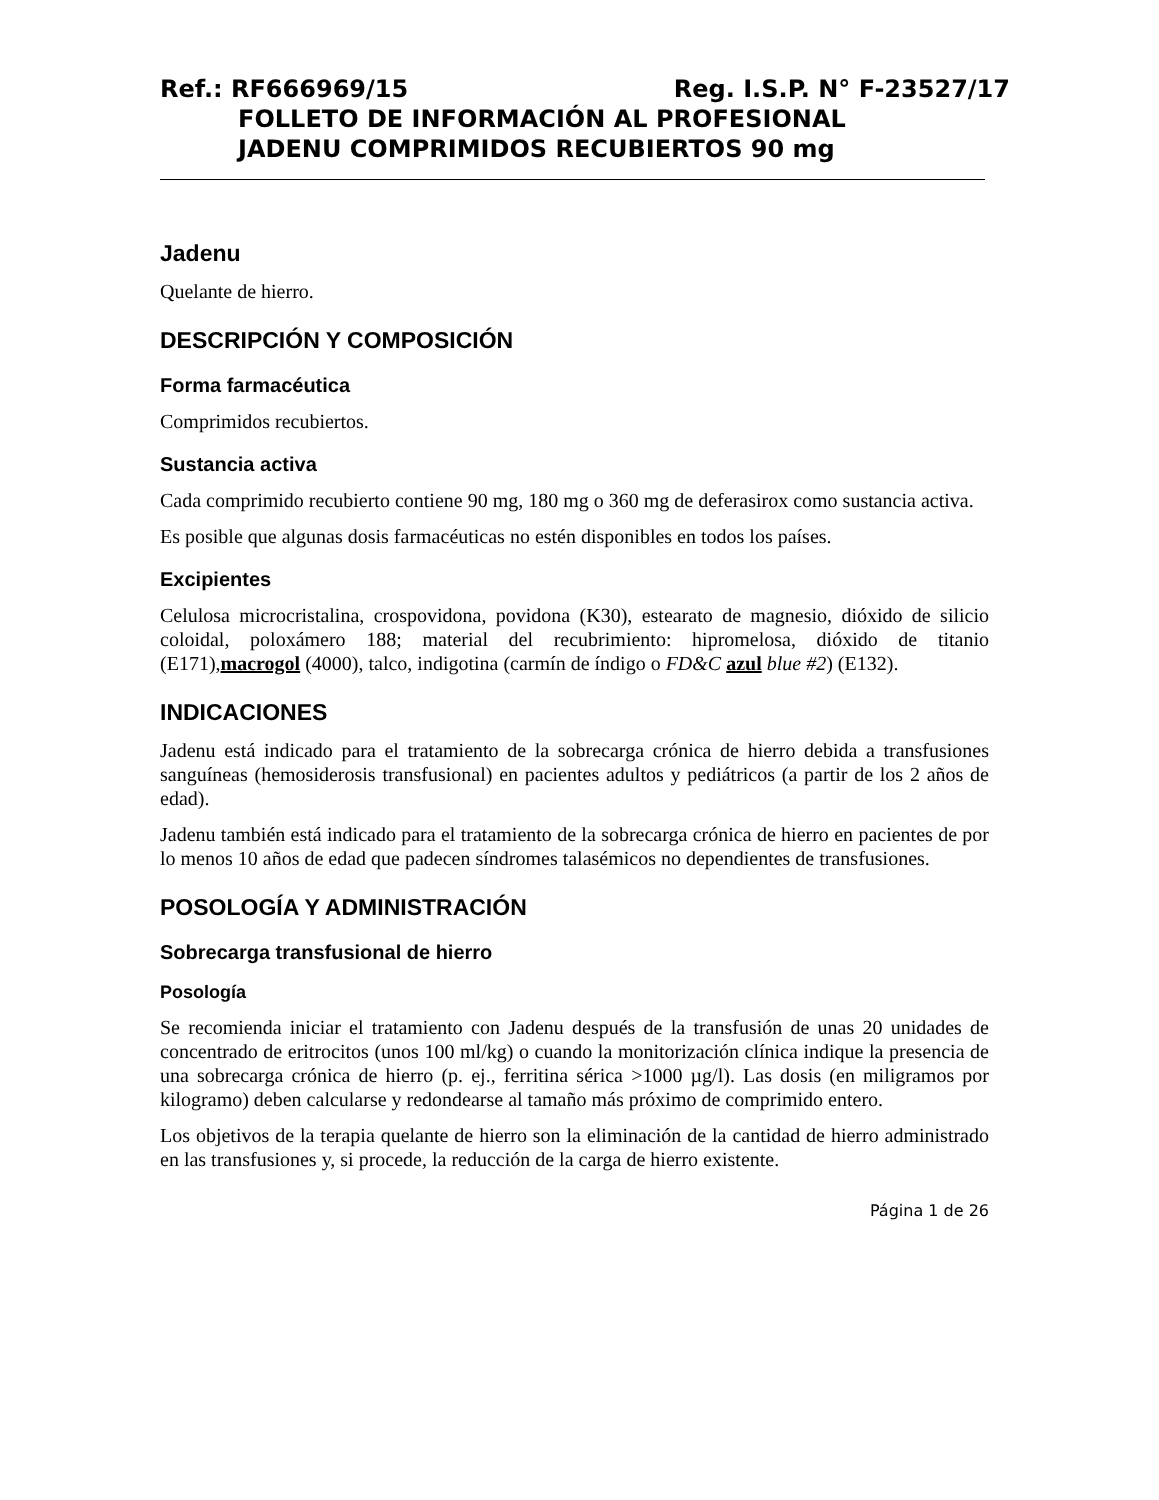Ref.: RF666969/15 Reg. I.S.P. N° F-23527/17
FOLLETO DE INFORMACIÓN AL PROFESIONAL
JADENU COMPRIMIDOS RECUBIERTOS 90 mg
Jadenu
Quelante de hierro.
DESCRIPCIÓN Y COMPOSICIÓN
Forma farmacéutica
Comprimidos recubiertos.
Sustancia activa
Cada comprimido recubierto contiene 90 mg, 180 mg o 360 mg de deferasirox como sustancia activa.
Es posible que algunas dosis farmacéuticas no estén disponibles en todos los países.
Excipientes
Celulosa microcristalina, crospovidona, povidona (K30), estearato de magnesio, dióxido de silicio coloidal, poloxámero 188; material del recubrimiento: hipromelosa, dióxido de titanio (E171),macrogol (4000), talco, indigotina (carmín de índigo o FD&C azul blue #2) (E132).
INDICACIONES
Jadenu está indicado para el tratamiento de la sobrecarga crónica de hierro debida a transfusiones sanguíneas (hemosiderosis transfusional) en pacientes adultos y pediátricos (a partir de los 2 años de edad).
Jadenu también está indicado para el tratamiento de la sobrecarga crónica de hierro en pacientes de por lo menos 10 años de edad que padecen síndromes talasémicos no dependientes de transfusiones.
POSOLOGÍA Y ADMINISTRACIÓN
Sobrecarga transfusional de hierro
Posología
Se recomienda iniciar el tratamiento con Jadenu después de la transfusión de unas 20 unidades de concentrado de eritrocitos (unos 100 ml/kg) o cuando la monitorización clínica indique la presencia de una sobrecarga crónica de hierro (p. ej., ferritina sérica >1000 µg/l). Las dosis (en miligramos por kilogramo) deben calcularse y redondearse al tamaño más próximo de comprimido entero.
Los objetivos de la terapia quelante de hierro son la eliminación de la cantidad de hierro administrado en las transfusiones y, si procede, la reducción de la carga de hierro existente.
Página 1 de 26